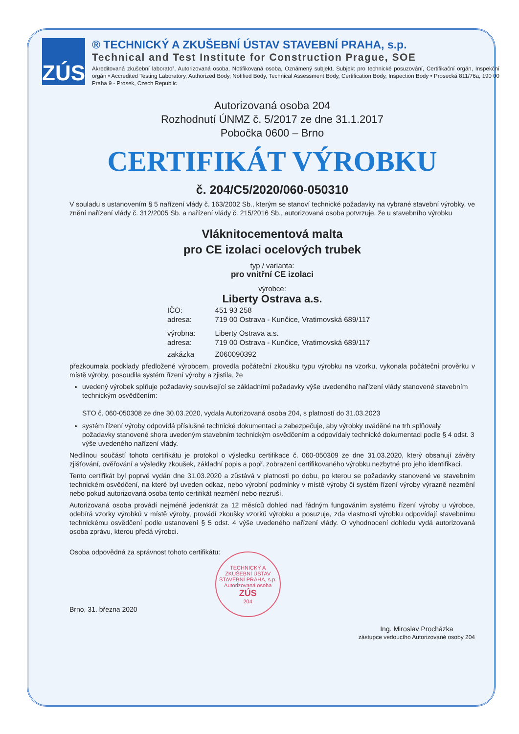ZÚS
® TECHNICKÝ A ZKUŠEBNÍ ÚSTAV STAVEBNÍ PRAHA, s.p.
Technical and Test Institute for Construction Prague, SOE
Akreditovaná zkušební laboratoř, Autorizovaná osoba, Notifikovaná osoba, Oznámený subjekt, Subjekt pro technické posuzování, Certifikační orgán, Inspekční orgán • Accredited Testing Laboratory, Authorized Body, Notified Body, Technical Assessment Body, Certification Body, Inspection Body • Prosecká 811/76a, 190 00 Praha 9 - Prosek, Czech Republic
Autorizovaná osoba 204
Rozhodnutí ÚNMZ č. 5/2017 ze dne 31.1.2017
Pobočka 0600 – Brno
CERTIFIKÁT VÝROBKU
č. 204/C5/2020/060-050310
V souladu s ustanovením § 5 nařízení vlády č. 163/2002 Sb., kterým se stanoví technické požadavky na vybrané stavební výrobky, ve znění nařízení vlády č. 312/2005 Sb. a nařízení vlády č. 215/2016 Sb., autorizovaná osoba potvrzuje, že u stavebního výrobku
Vláknitocementová malta
pro CE izolaci ocelových trubek
typ / varianta:
pro vnitřní CE izolaci
výrobce:
Liberty Ostrava a.s.
| IČO: | 451 93 258 |
| adresa: | 719 00 Ostrava - Kunčice, Vratimovská 689/117 |
| výrobna: | Liberty Ostrava a.s. |
| adresa: | 719 00 Ostrava - Kunčice, Vratimovská 689/117 |
| zakázka | Z060090392 |
přezkoumala podklady předložené výrobcem, provedla počáteční zkoušku typu výrobku na vzorku, vykonala počáteční prověrku v místě výroby, posoudila systém řízení výroby a zjistila, že
uvedený výrobek splňuje požadavky související se základními požadavky výše uvedeného nařízení vlády stanovené stavebním technickým osvědčením:
STO č. 060-050308 ze dne 30.03.2020, vydala Autorizovaná osoba 204, s platností do 31.03.2023
systém řízení výroby odpovídá příslušné technické dokumentaci a zabezpečuje, aby výrobky uváděné na trh splňovaly požadavky stanovené shora uvedeným stavebním technickým osvědčením a odpovídaly technické dokumentaci podle § 4 odst. 3 výše uvedeného nařízení vlády.
Nedílnou součástí tohoto certifikátu je protokol o výsledku certifikace č. 060-050309 ze dne 31.03.2020, který obsahují závěry zjišťování, ověřování a výsledky zkoušek, základní popis a popř. zobrazení certifikovaného výrobku nezbytné pro jeho identifikaci.
Tento certifikát byl poprvé vydán dne 31.03.2020 a zůstává v platnosti po dobu, po kterou se požadavky stanovené ve stavebním technickém osvědčení, na které byl uveden odkaz, nebo výrobní podmínky v místě výroby či systém řízení výroby výrazně nezmění nebo pokud autorizovaná osoba tento certifikát nezmění nebo nezruší.
Autorizovaná osoba provádí nejméně jedenkrát za 12 měsíců dohled nad řádným fungováním systému řízení výroby u výrobce, odebírá vzorky výrobků v místě výroby, provádí zkoušky vzorků výrobku a posuzuje, zda vlastnosti výrobku odpovídají stavebnímu technickému osvědčení podle ustanovení § 5 odst. 4 výše uvedeného nařízení vlády. O vyhodnocení dohledu vydá autorizovaná osoba zprávu, kterou předá výrobci.
Osoba odpovědná za správnost tohoto certifikátu:
Brno, 31. března 2020
TECHNICKÝ A ZKUŠEBNÍ ÚSTAV STAVEBNÍ PRAHA, s.p.
Autorizovaná osoba
ZÚS
204
Ing. Miroslav Procházka
zástupce vedoucího Autorizované osoby 204